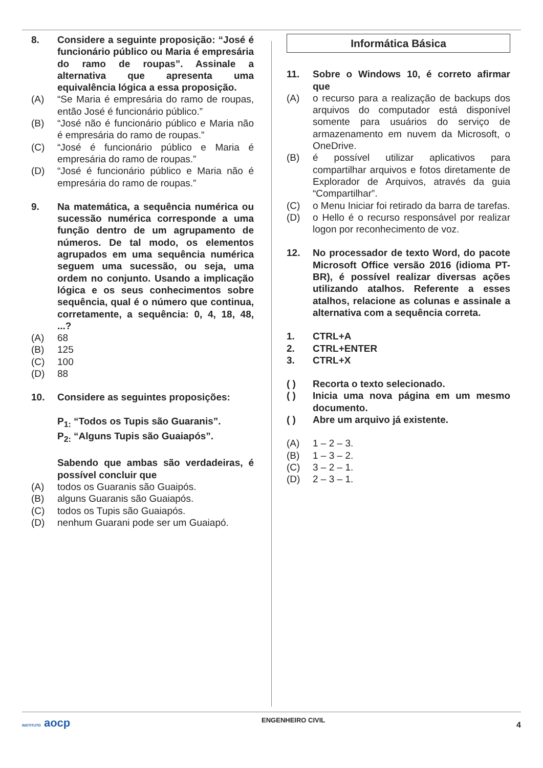8. Considere a seguinte proposição: “José é funcionário público ou Maria é empresária do ramo de roupas”. Assinale a alternativa que apresenta uma equivalência lógica a essa proposição.
(A) “Se Maria é empresária do ramo de roupas, então José é funcionário público.”
(B) “José não é funcionário público e Maria não é empresária do ramo de roupas.”
(C) “José é funcionário público e Maria é empresária do ramo de roupas.”
(D) “José é funcionário público e Maria não é empresária do ramo de roupas.”
9. Na matemática, a sequência numérica ou sucessão numérica corresponde a uma função dentro de um agrupamento de números. De tal modo, os elementos agrupados em uma sequência numérica seguem uma sucessão, ou seja, uma ordem no conjunto. Usando a implicação lógica e os seus conhecimentos sobre sequência, qual é o número que continua, corretamente, a sequência: 0, 4, 18, 48, ...?
(A) 68
(B) 125
(C) 100
(D) 88
10. Considere as seguintes proposições:
P<sub>1:</sub> “Todos os Tupis são Guaranis”.
P<sub>2:</sub> “Alguns Tupis são Guaiapós”.
Sabendo que ambas são verdadeiras, é possível concluir que
(A) todos os Guaranis são Guaipós.
(B) alguns Guaranis são Guaiapós.
(C) todos os Tupis são Guaiapós.
(D) nenhum Guarani pode ser um Guaiapó.
Informática Básica
11. Sobre o Windows 10, é correto afirmar que
(A) o recurso para a realização de backups dos arquivos do computador está disponível somente para usuários do serviço de armazenamento em nuvem da Microsoft, o OneDrive.
(B) é possível utilizar aplicativos para compartilhar arquivos e fotos diretamente de Explorador de Arquivos, através da guia “Compartilhar”.
(C) o Menu Iniciar foi retirado da barra de tarefas.
(D) o Hello é o recurso responsável por realizar logon por reconhecimento de voz.
12. No processador de texto Word, do pacote Microsoft Office versão 2016 (idioma PT-BR), é possível realizar diversas ações utilizando atalhos. Referente a esses atalhos, relacione as colunas e assinale a alternativa com a sequência correta.
1. CTRL+A
2. CTRL+ENTER
3. CTRL+X
( ) Recorta o texto selecionado.
( ) Inicia uma nova página em um mesmo documento.
( ) Abre um arquivo já existente.
(A) 1 – 2 – 3.
(B) 1 – 3 – 2.
(C) 3 – 2 – 1.
(D) 2 – 3 – 1.
INSTITUTO aocp ENGENHEIRO CIVIL 4